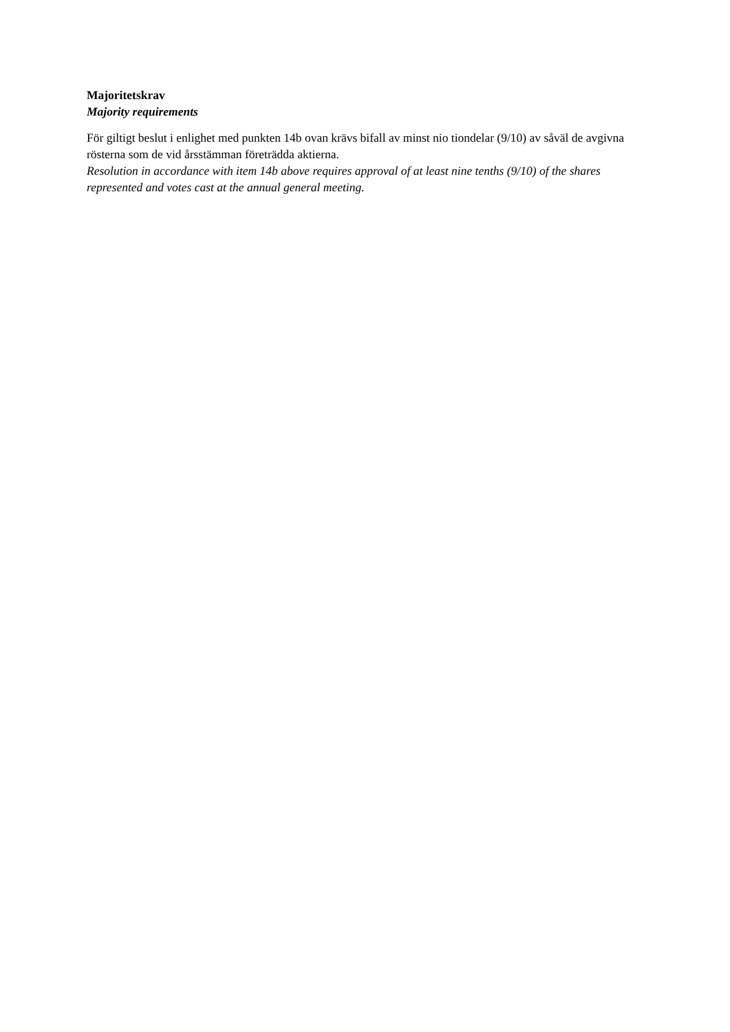Majoritetskrav
Majority requirements
För giltigt beslut i enlighet med punkten 14b ovan krävs bifall av minst nio tiondelar (9/10) av såväl de avgivna rösterna som de vid årsstämman företrädda aktierna.
Resolution in accordance with item 14b above requires approval of at least nine tenths (9/10) of the shares represented and votes cast at the annual general meeting.